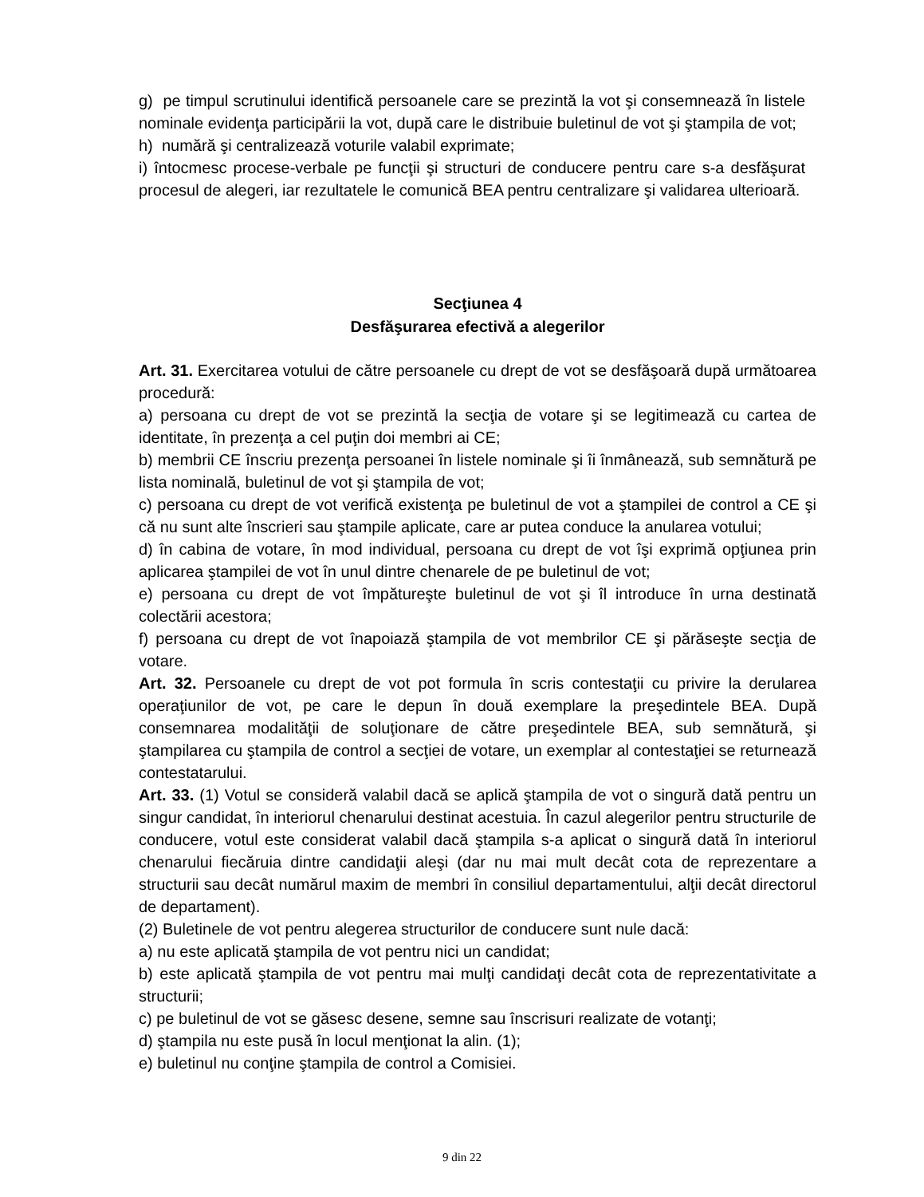g) pe timpul scrutinului identifică persoanele care se prezintă la vot şi consemnează în listele nominale evidenţa participării la vot, după care le distribuie buletinul de vot şi ştampila de vot;
h) numără şi centralizează voturile valabil exprimate;
i) întocmesc procese-verbale pe funcţii şi structuri de conducere pentru care s-a desfăşurat procesul de alegeri, iar rezultatele le comunică BEA pentru centralizare şi validarea ulterioară.
Secţiunea 4
Desfăşurarea efectivă a alegerilor
Art. 31. Exercitarea votului de către persoanele cu drept de vot se desfăşoară după următoarea procedură:
a) persoana cu drept de vot se prezintă la secţia de votare şi se legitimează cu cartea de identitate, în prezenţa a cel puţin doi membri ai CE;
b) membrii CE înscriu prezenţa persoanei în listele nominale şi îi înmânează, sub semnătură pe lista nominală, buletinul de vot şi ştampila de vot;
c) persoana cu drept de vot verifică existenţa pe buletinul de vot a ştampilei de control a CE şi că nu sunt alte înscrieri sau ştampile aplicate, care ar putea conduce la anularea votului;
d) în cabina de votare, în mod individual, persoana cu drept de vot îşi exprimă opţiunea prin aplicarea ştampilei de vot în unul dintre chenarele de pe buletinul de vot;
e) persoana cu drept de vot împătureşte buletinul de vot şi îl introduce în urna destinată colectării acestora;
f) persoana cu drept de vot înapoiază ştampila de vot membrilor CE şi părăseşte secţia de votare.
Art. 32. Persoanele cu drept de vot pot formula în scris contestaţii cu privire la derularea operaţiunilor de vot, pe care le depun în două exemplare la preşedintele BEA. După consemnarea modalităţii de soluţionare de către preşedintele BEA, sub semnătură, şi ştampilarea cu ştampila de control a secţiei de votare, un exemplar al contestaţiei se returnează contestatarului.
Art. 33. (1) Votul se consideră valabil dacă se aplică ştampila de vot o singură dată pentru un singur candidat, în interiorul chenarului destinat acestuia. În cazul alegerilor pentru structurile de conducere, votul este considerat valabil dacă ştampila s-a aplicat o singură dată în interiorul chenarului fiecăruia dintre candidaţii aleşi (dar nu mai mult decât cota de reprezentare a structurii sau decât numărul maxim de membri în consiliul departamentului, alţii decât directorul de departament).
(2) Buletinele de vot pentru alegerea structurilor de conducere sunt nule dacă:
a) nu este aplicată ştampila de vot pentru nici un candidat;
b) este aplicată ştampila de vot pentru mai mulţi candidaţi decât cota de reprezentativitate a structurii;
c) pe buletinul de vot se găsesc desene, semne sau înscrisuri realizate de votanţi;
d) ştampila nu este pusă în locul menţionat la alin. (1);
e) buletinul nu conţine ştampila de control a Comisiei.
9 din 22